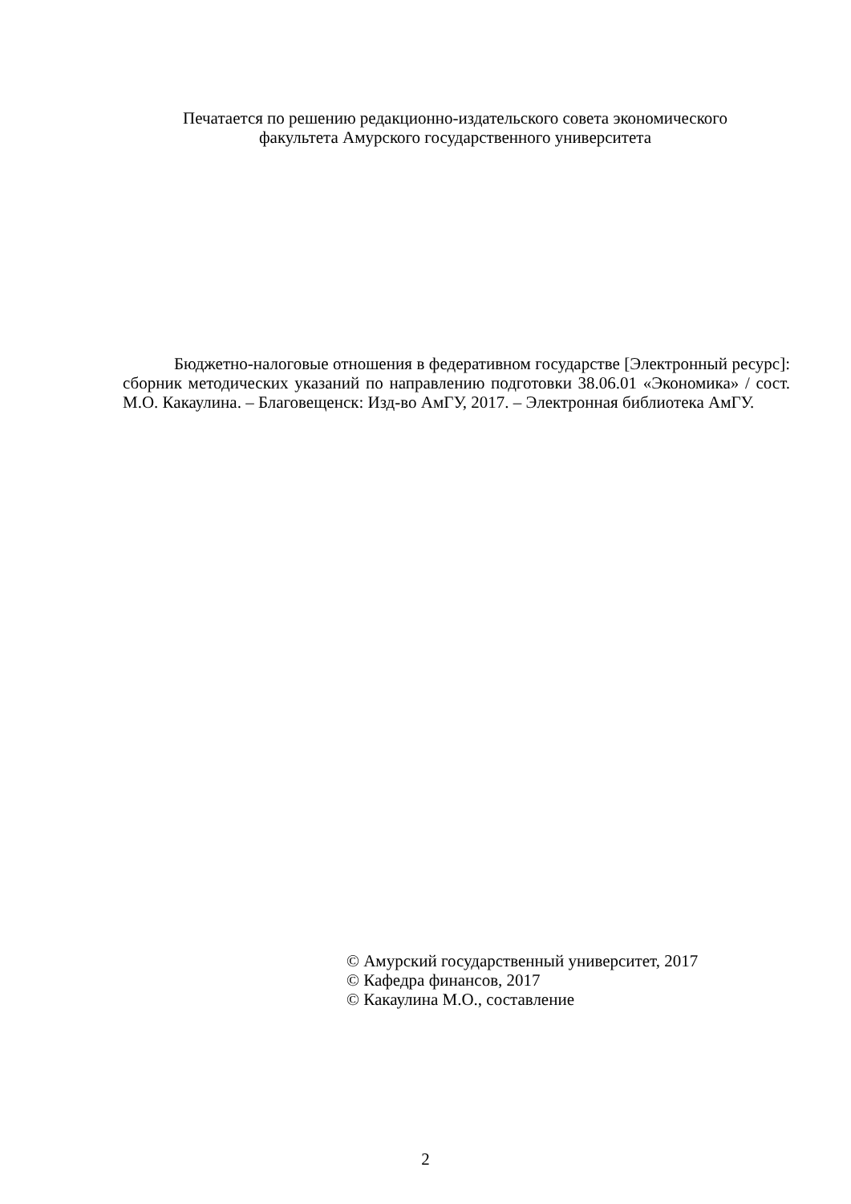Печатается по решению редакционно-издательского совета экономического
факультета Амурского государственного университета
Бюджетно-налоговые отношения в федеративном государстве [Электронный ресурс]: сборник методических указаний по направлению подготовки 38.06.01 «Экономика» / сост. М.О. Какаулина. – Благовещенск: Изд-во АмГУ, 2017. – Электронная библиотека АмГУ.
© Амурский государственный университет, 2017
© Кафедра финансов, 2017
© Какаулина М.О., составление
2